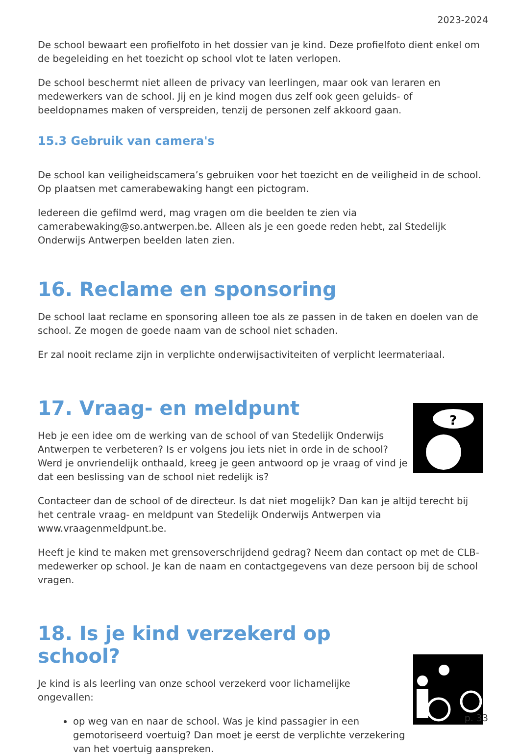2023-2024
De school bewaart een profielfoto in het dossier van je kind. Deze profielfoto dient enkel om de begeleiding en het toezicht op school vlot te laten verlopen.
De school beschermt niet alleen de privacy van leerlingen, maar ook van leraren en medewerkers van de school. Jij en je kind mogen dus zelf ook geen geluids- of beeldopnames maken of verspreiden, tenzij de personen zelf akkoord gaan.
15.3 Gebruik van camera's
De school kan veiligheidscamera’s gebruiken voor het toezicht en de veiligheid in de school. Op plaatsen met camerabewaking hangt een pictogram.
Iedereen die gefilmd werd, mag vragen om die beelden te zien via camerabewaking@so.antwerpen.be. Alleen als je een goede reden hebt, zal Stedelijk Onderwijs Antwerpen beelden laten zien.
16. Reclame en sponsoring
De school laat reclame en sponsoring alleen toe als ze passen in de taken en doelen van de school. Ze mogen de goede naam van de school niet schaden.
Er zal nooit reclame zijn in verplichte onderwijsactiviteiten of verplicht leermateriaal.
17. Vraag- en meldpunt
Heb je een idee om de werking van de school of van Stedelijk Onderwijs Antwerpen te verbeteren? Is er volgens jou iets niet in orde in de school? Werd je onvriendelijk onthaald, kreeg je geen antwoord op je vraag of vind je dat een beslissing van de school niet redelijk is?
?
Contacteer dan de school of de directeur. Is dat niet mogelijk? Dan kan je altijd terecht bij het centrale vraag- en meldpunt van Stedelijk Onderwijs Antwerpen via www.vraagenmeldpunt.be.
Heeft je kind te maken met grensoverschrijdend gedrag? Neem dan contact op met de CLB-medewerker op school. Je kan de naam en contactgegevens van deze persoon bij de school vragen.
18. Is je kind verzekerd op school?
Je kind is als leerling van onze school verzekerd voor lichamelijke ongevallen:
op weg van en naar de school. Was je kind passagier in een gemotoriseerd voertuig? Dan moet je eerst de verplichte verzekering van het voertuig aanspreken.
p. 33